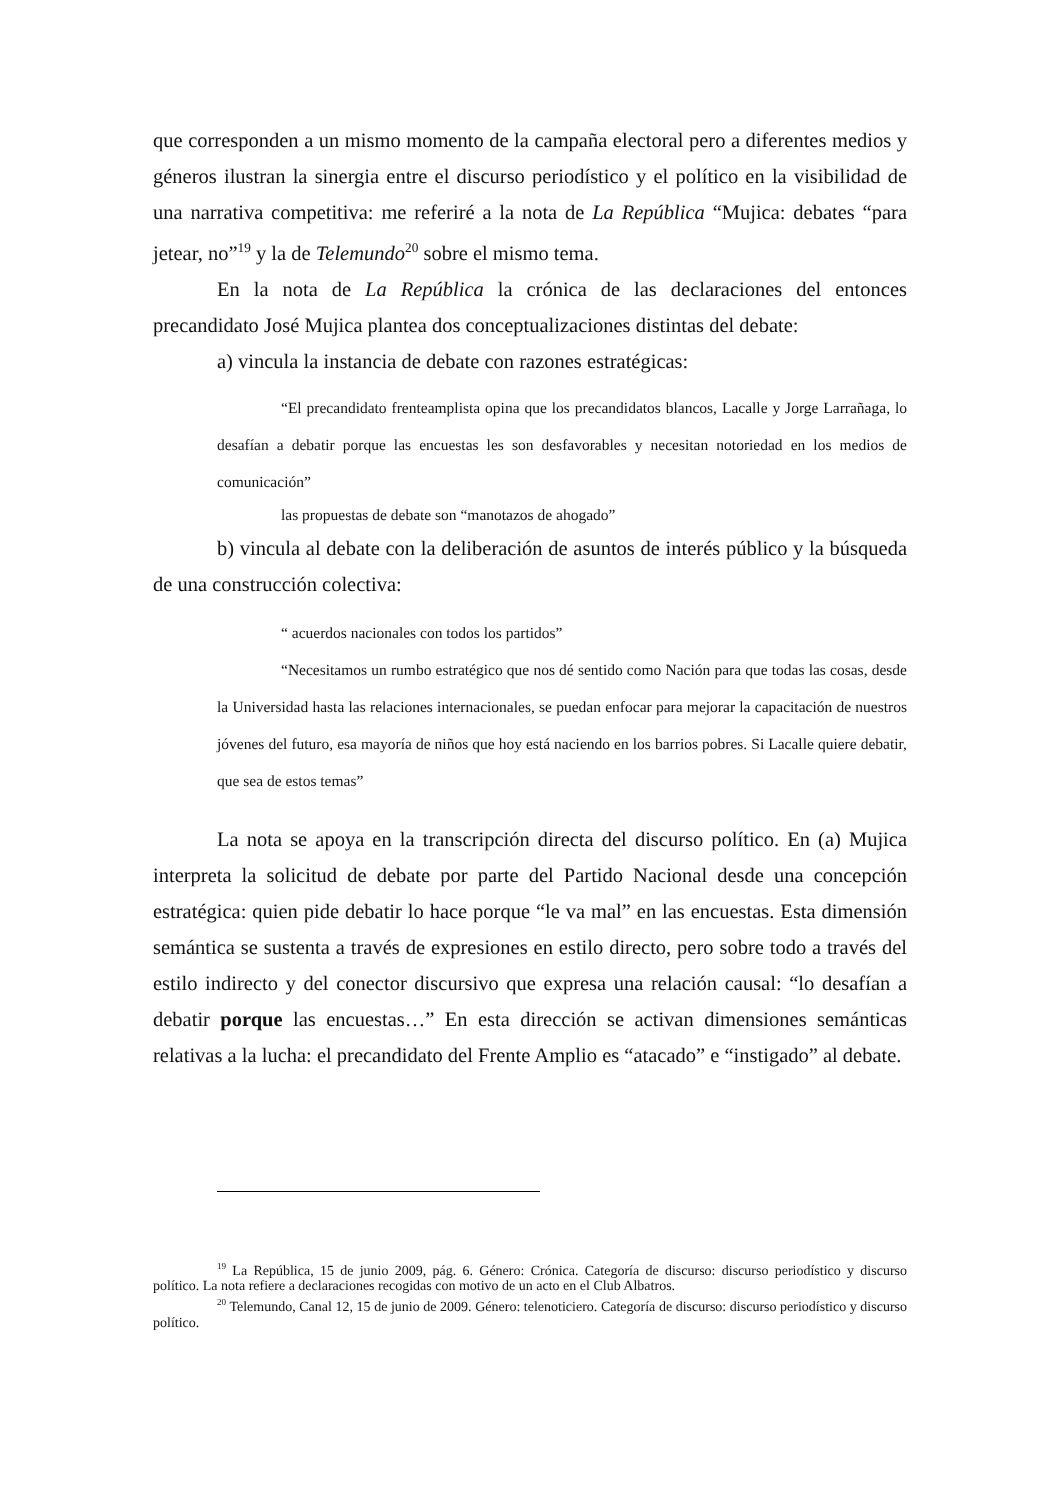que corresponden a un mismo momento de la campaña electoral pero a diferentes medios y géneros ilustran la sinergia entre el discurso periodístico y el político en la visibilidad de una narrativa competitiva: me referiré a la nota de La República “Mujica: debates “para jetear, no”<sup>19</sup> y la de Telemundo<sup>20</sup> sobre el mismo tema.
En la nota de La República la crónica de las declaraciones del entonces precandidato José Mujica plantea dos conceptualizaciones distintas del debate:
a) vincula la instancia de debate con razones estratégicas:
“El precandidato frenteamplista opina que los precandidatos blancos, Lacalle y Jorge Larrañaga, lo desafían a debatir porque las encuestas les son desfavorables y necesitan notoriedad en los medios de comunicación”
las propuestas de debate son “manotazos de ahogado”
b) vincula al debate con la deliberación de asuntos de interés público y la búsqueda de una construcción colectiva:
“ acuerdos nacionales con todos los partidos”
“Necesitamos un rumbo estratégico que nos dé sentido como Nación para que todas las cosas, desde la Universidad hasta las relaciones internacionales, se puedan enfocar para mejorar la capacitación de nuestros jóvenes del futuro, esa mayoría de niños que hoy está naciendo en los barrios pobres. Si Lacalle quiere debatir, que sea de estos temas”
La nota se apoya en la transcripción directa del discurso político. En (a) Mujica interpreta la solicitud de debate por parte del Partido Nacional desde una concepción estratégica: quien pide debatir lo hace porque “le va mal” en las encuestas. Esta dimensión semántica se sustenta a través de expresiones en estilo directo, pero sobre todo a través del estilo indirecto y del conector discursivo que expresa una relación causal: “lo desafían a debatir porque las encuestas…” En esta dirección se activan dimensiones semánticas relativas a la lucha: el precandidato del Frente Amplio es “atacado” e “instigado” al debate.
<sup>19</sup> La República, 15 de junio 2009, pág. 6. Género: Crónica. Categoría de discurso: discurso periodístico y discurso político. La nota refiere a declaraciones recogidas con motivo de un acto en el Club Albatros.
<sup>20</sup> Telemundo, Canal 12, 15 de junio de 2009. Género: telenoticiero. Categoría de discurso: discurso periodístico y discurso político.